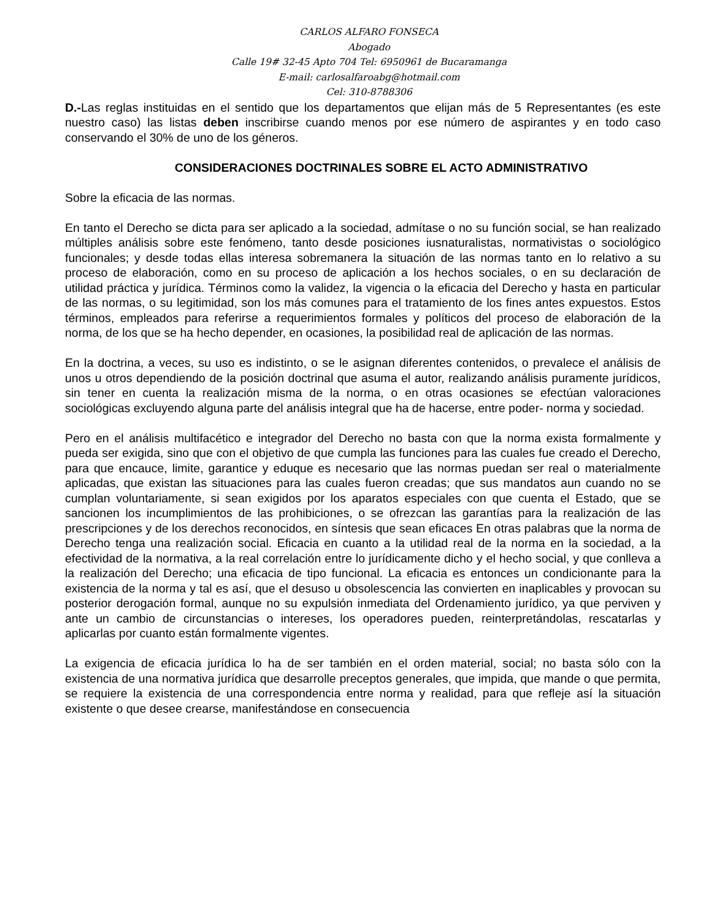CARLOS ALFARO FONSECA
Abogado
Calle 19# 32-45 Apto 704 Tel: 6950961 de Bucaramanga
E-mail: carlosalfaroabg@hotmail.com
Cel: 310-8788306
D.-Las reglas instituidas en el sentido que los departamentos que elijan más de 5 Representantes (es este nuestro caso) las listas deben inscribirse cuando menos por ese número de aspirantes y en todo caso conservando el 30% de uno de los géneros.
CONSIDERACIONES DOCTRINALES SOBRE EL ACTO ADMINISTRATIVO
Sobre la eficacia de las normas.
En tanto el Derecho se dicta para ser aplicado a la sociedad, admítase o no su función social, se han realizado múltiples análisis sobre este fenómeno, tanto desde posiciones iusnaturalistas, normativistas o sociológico funcionales; y desde todas ellas interesa sobremanera la situación de las normas tanto en lo relativo a su proceso de elaboración, como en su proceso de aplicación a los hechos sociales, o en su declaración de utilidad práctica y jurídica. Términos como la validez, la vigencia o la eficacia del Derecho y hasta en particular de las normas, o su legitimidad, son los más comunes para el tratamiento de los fines antes expuestos. Estos términos, empleados para referirse a requerimientos formales y políticos del proceso de elaboración de la norma, de los que se ha hecho depender, en ocasiones, la posibilidad real de aplicación de las normas.
En la doctrina, a veces, su uso es indistinto, o se le asignan diferentes contenidos, o prevalece el análisis de unos u otros dependiendo de la posición doctrinal que asuma el autor, realizando análisis puramente jurídicos, sin tener en cuenta la realización misma de la norma, o en otras ocasiones se efectúan valoraciones sociológicas excluyendo alguna parte del análisis integral que ha de hacerse, entre poder- norma y sociedad.
Pero en el análisis multifacético e integrador del Derecho no basta con que la norma exista formalmente y pueda ser exigida, sino que con el objetivo de que cumpla las funciones para las cuales fue creado el Derecho, para que encauce, limite, garantice y eduque es necesario que las normas puedan ser real o materialmente aplicadas, que existan las situaciones para las cuales fueron creadas; que sus mandatos aun cuando no se cumplan voluntariamente, si sean exigidos por los aparatos especiales con que cuenta el Estado, que se sancionen los incumplimientos de las prohibiciones, o se ofrezcan las garantías para la realización de las prescripciones y de los derechos reconocidos, en síntesis que sean eficaces En otras palabras que la norma de Derecho tenga una realización social. Eficacia en cuanto a la utilidad real de la norma en la sociedad, a la efectividad de la normativa, a la real correlación entre lo jurídicamente dicho y el hecho social, y que conlleva a la realización del Derecho; una eficacia de tipo funcional. La eficacia es entonces un condicionante para la existencia de la norma y tal es así, que el desuso u obsolescencia las convierten en inaplicables y provocan su posterior derogación formal, aunque no su expulsión inmediata del Ordenamiento jurídico, ya que perviven y ante un cambio de circunstancias o intereses, los operadores pueden, reinterpretándolas, rescatarlas y aplicarlas por cuanto están formalmente vigentes.
La exigencia de eficacia jurídica lo ha de ser también en el orden material, social; no basta sólo con la existencia de una normativa jurídica que desarrolle preceptos generales, que impida, que mande o que permita, se requiere la existencia de una correspondencia entre norma y realidad, para que refleje así la situación existente o que desee crearse, manifestándose en consecuencia